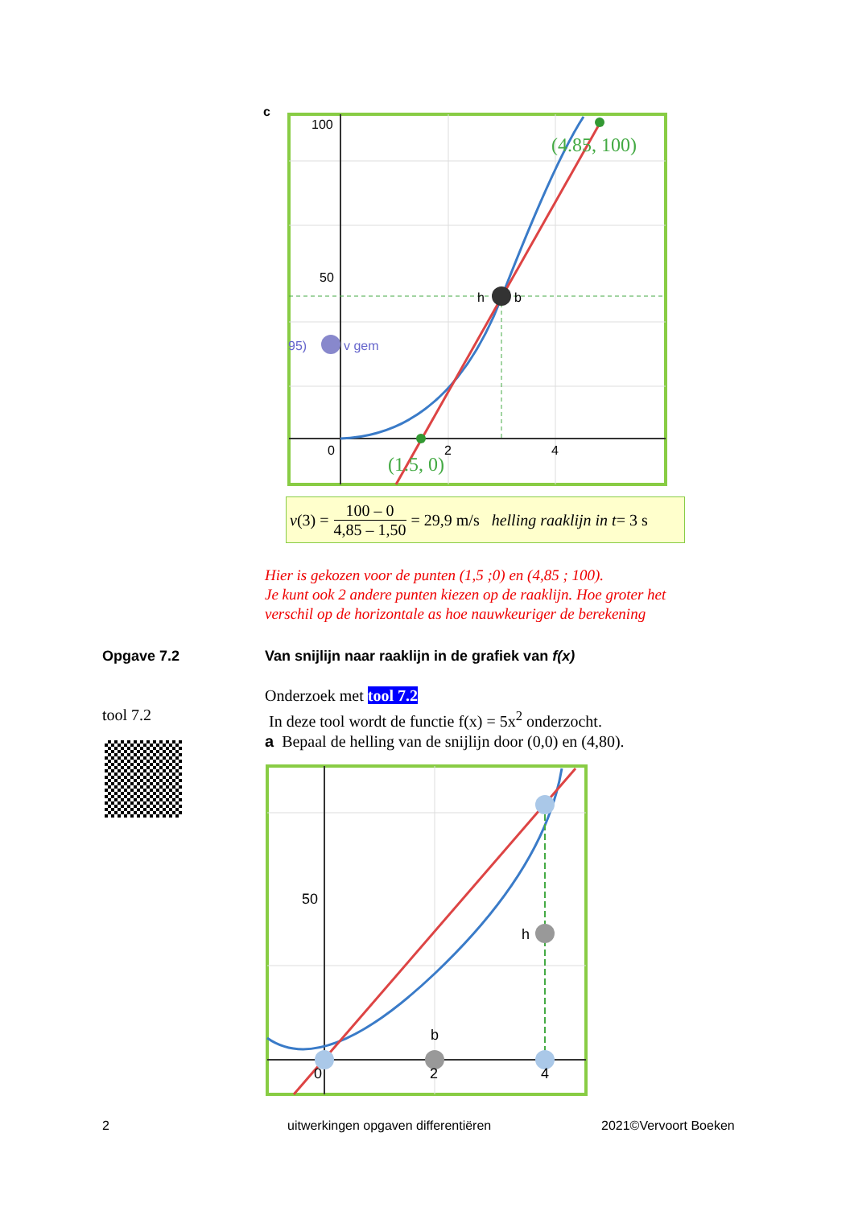c
100
50
0
2
4
h
b
v gem
95)
(4.85, 100)
(1.5, 0)
v (3) = 100 – 0 4,85 – 1,50 = 29,9 m/s helling raaklijn in t = 3 s
Hier is gekozen voor de punten (1,5 ;0) en (4,85 ; 100).
Je kunt ook 2 andere punten kiezen op de raaklijn. Hoe groter het
verschil op de horizontale as hoe nauwkeuriger de berekening
Opgave 7.2
Van snijlijn naar raaklijn in de grafiek van f(x)
Onderzoek met tool 7.2
In deze tool wordt de functie f(x) = 5x<sup>2</sup> onderzocht.
a Bepaal de helling van de snijlijn door (0,0) en (4,80).
tool 7.2
50
h
b
0
2
4
2
uitwerkingen opgaven differentiëren
2021©Vervoort Boeken